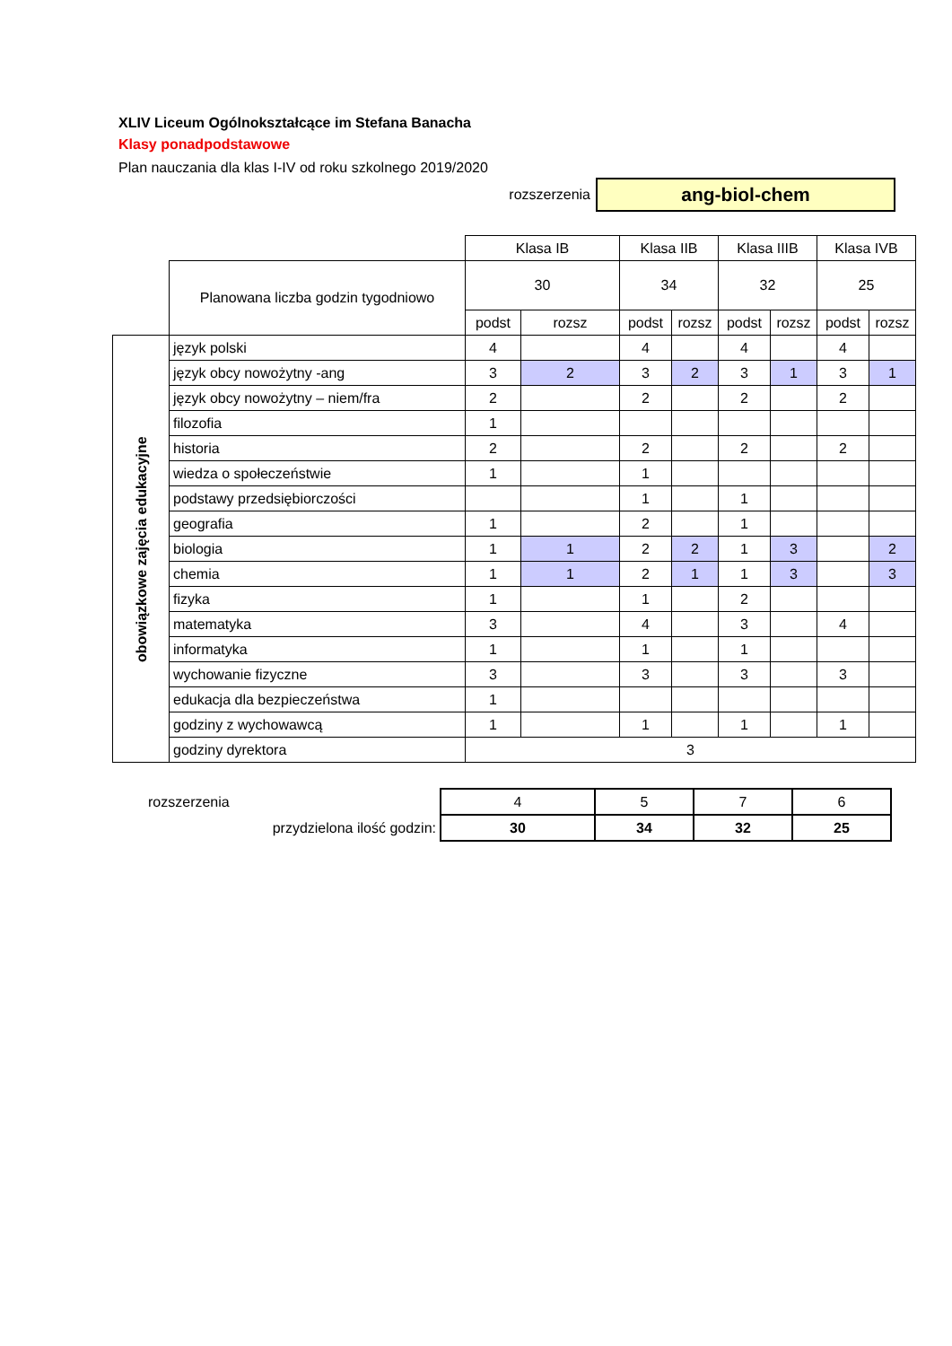XLIV Liceum Ogólnokształcące im Stefana Banacha
Klasy ponadpodstawowe
Plan nauczania dla klas I-IV od roku szkolnego 2019/2020
rozszerzenia
ang-biol-chem
| | | Klasa IB | | Klasa IIB | | Klasa IIIB | | Klasa IVB | |
| | Planowana liczba godzin tygodniowo | 30 | | 34 | | 32 | | 25 | |
| | | podst | rozsz | podst | rozsz | podst | rozsz | podst | rozsz |
| obowiązkowe zajęcia edukacyjne | język polski | 4 | | 4 | | 4 | | 4 | |
| | język obcy nowożytny -ang | 3 | 2 | 3 | 2 | 3 | 1 | 3 | 1 |
| | język obcy nowożytny – niem/fra | 2 | | 2 | | 2 | | 2 | |
| | filozofia | 1 | | | | | | | |
| | historia | 2 | | 2 | | 2 | | 2 | |
| | wiedza o społeczeństwie | 1 | | 1 | | | | | |
| | podstawy przedsiębiorczości | | | 1 | | 1 | | | |
| | geografia | 1 | | 2 | | 1 | | | |
| | biologia | 1 | 1 | 2 | 2 | 1 | 3 | | 2 |
| | chemia | 1 | 1 | 2 | 1 | 1 | 3 | | 3 |
| | fizyka | 1 | | 1 | | 2 | | | |
| | matematyka | 3 | | 4 | | 3 | | 4 | |
| | informatyka | 1 | | 1 | | 1 | | | |
| | wychowanie fizyczne | 3 | | 3 | | 3 | | 3 | |
| | edukacja dla bezpieczeństwa | 1 | | | | | | | |
| | godziny z wychowawcą | 1 | | 1 | | 1 | | 1 | |
| | godziny dyrektora | 3 | | | | | | | |
| rozszerzenia | 4 | 5 | 7 | 6 |
| przydzielona ilość godzin: | 30 | 34 | 32 | 25 |